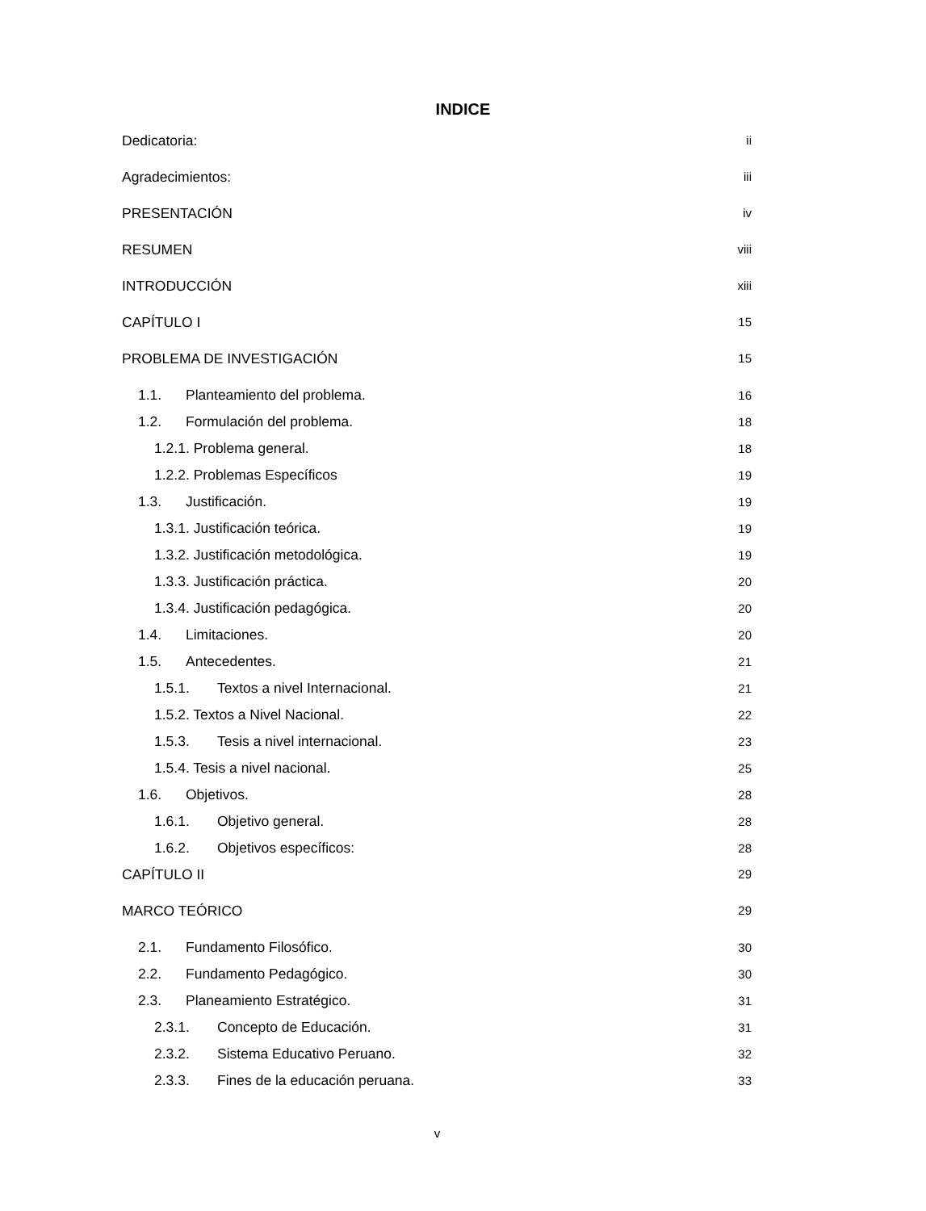INDICE
Dedicatoria: ii
Agradecimientos: iii
PRESENTACIÓN iv
RESUMEN viii
INTRODUCCIÓN xiii
CAPÍTULO I 15
PROBLEMA DE INVESTIGACIÓN 15
1.1. Planteamiento del problema. 16
1.2. Formulación del problema. 18
1.2.1. Problema general. 18
1.2.2. Problemas Específicos 19
1.3. Justificación. 19
1.3.1. Justificación teórica. 19
1.3.2. Justificación metodológica. 19
1.3.3. Justificación práctica. 20
1.3.4. Justificación pedagógica. 20
1.4. Limitaciones. 20
1.5. Antecedentes. 21
1.5.1. Textos a nivel Internacional. 21
1.5.2. Textos a Nivel Nacional. 22
1.5.3. Tesis a nivel internacional. 23
1.5.4. Tesis a nivel nacional. 25
1.6. Objetivos. 28
1.6.1. Objetivo general. 28
1.6.2. Objetivos específicos: 28
CAPÍTULO II 29
MARCO TEÓRICO 29
2.1. Fundamento Filosófico. 30
2.2. Fundamento Pedagógico. 30
2.3. Planeamiento Estratégico. 31
2.3.1. Concepto de Educación. 31
2.3.2. Sistema Educativo Peruano. 32
2.3.3. Fines de la educación peruana. 33
v